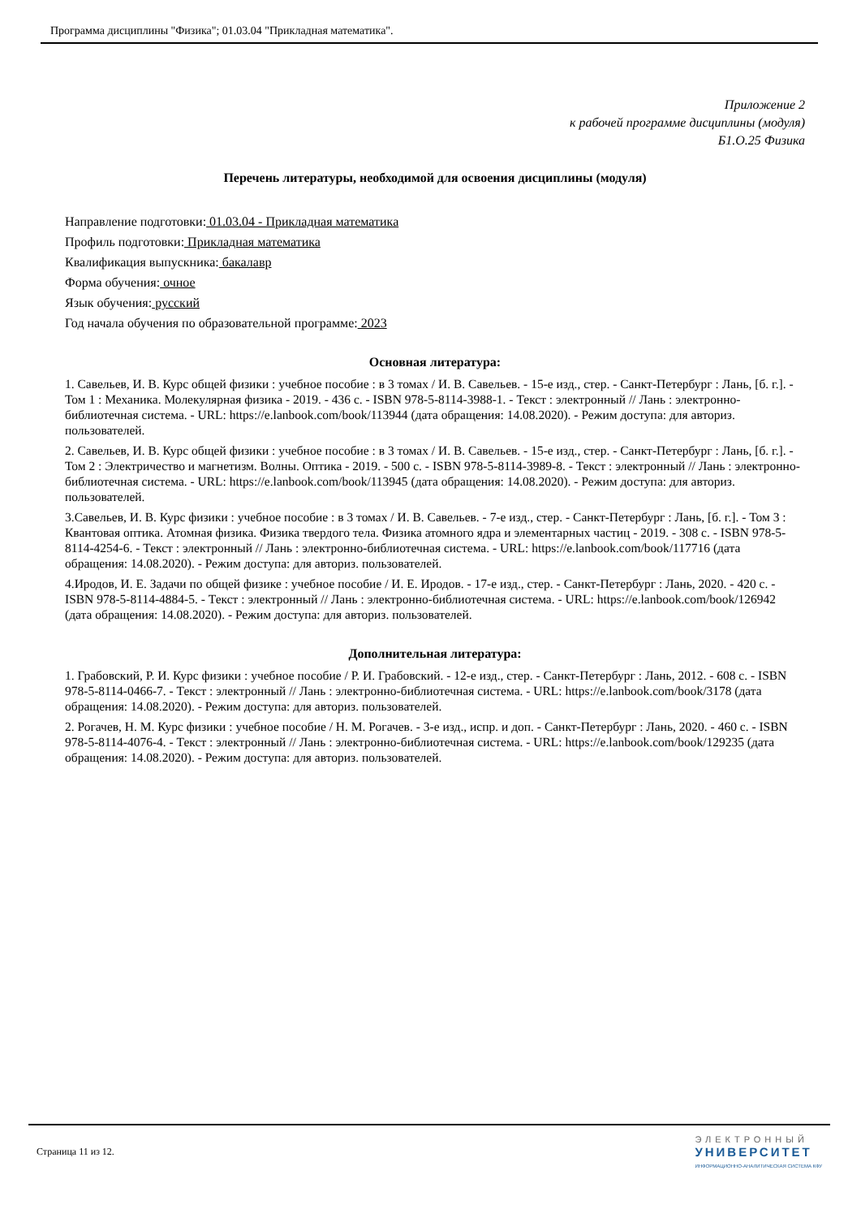Программа дисциплины "Физика"; 01.03.04 "Прикладная математика".
Приложение 2
к рабочей программе дисциплины (модуля)
Б1.О.25 Физика
Перечень литературы, необходимой для освоения дисциплины (модуля)
Направление подготовки: 01.03.04 - Прикладная математика
Профиль подготовки: Прикладная математика
Квалификация выпускника: бакалавр
Форма обучения: очное
Язык обучения: русский
Год начала обучения по образовательной программе: 2023
Основная литература:
1. Савельев, И. В. Курс общей физики : учебное пособие : в 3 томах / И. В. Савельев. - 15-е изд., стер. - Санкт-Петербург : Лань, [б. г.]. - Том 1 : Механика. Молекулярная физика - 2019. - 436 с. - ISBN 978-5-8114-3988-1. - Текст : электронный // Лань : электронно-библиотечная система. - URL: https://e.lanbook.com/book/113944 (дата обращения: 14.08.2020). - Режим доступа: для авториз. пользователей.
2. Савельев, И. В. Курс общей физики : учебное пособие : в 3 томах / И. В. Савельев. - 15-е изд., стер. - Санкт-Петербург : Лань, [б. г.]. - Том 2 : Электричество и магнетизм. Волны. Оптика - 2019. - 500 с. - ISBN 978-5-8114-3989-8. - Текст : электронный // Лань : электронно-библиотечная система. - URL: https://e.lanbook.com/book/113945 (дата обращения: 14.08.2020). - Режим доступа: для авториз. пользователей.
3.Савельев, И. В. Курс физики : учебное пособие : в 3 томах / И. В. Савельев. - 7-е изд., стер. - Санкт-Петербург : Лань, [б. г.]. - Том 3 : Квантовая оптика. Атомная физика. Физика твердого тела. Физика атомного ядра и элементарных частиц - 2019. - 308 с. - ISBN 978-5-8114-4254-6. - Текст : электронный // Лань : электронно-библиотечная система. - URL: https://e.lanbook.com/book/117716 (дата обращения: 14.08.2020). - Режим доступа: для авториз. пользователей.
4.Иродов, И. Е. Задачи по общей физике : учебное пособие / И. Е. Иродов. - 17-е изд., стер. - Санкт-Петербург : Лань, 2020. - 420 с. - ISBN 978-5-8114-4884-5. - Текст : электронный // Лань : электронно-библиотечная система. - URL: https://e.lanbook.com/book/126942 (дата обращения: 14.08.2020). - Режим доступа: для авториз. пользователей.
Дополнительная литература:
1. Грабовский, Р. И. Курс физики : учебное пособие / Р. И. Грабовский. - 12-е изд., стер. - Санкт-Петербург : Лань, 2012. - 608 с. - ISBN 978-5-8114-0466-7. - Текст : электронный // Лань : электронно-библиотечная система. - URL: https://e.lanbook.com/book/3178 (дата обращения: 14.08.2020). - Режим доступа: для авториз. пользователей.
2. Рогачев, Н. М. Курс физики : учебное пособие / Н. М. Рогачев. - 3-е изд., испр. и доп. - Санкт-Петербург : Лань, 2020. - 460 с. - ISBN 978-5-8114-4076-4. - Текст : электронный // Лань : электронно-библиотечная система. - URL: https://e.lanbook.com/book/129235 (дата обращения: 14.08.2020). - Режим доступа: для авториз. пользователей.
Страница 11 из 12.
ЭЛЕКТРОННЫЙ
УНИВЕРСИТЕТ
ИНФОРМАЦИОННО-АНАЛИТИЧЕСКАЯ СИСТЕМА КФУ